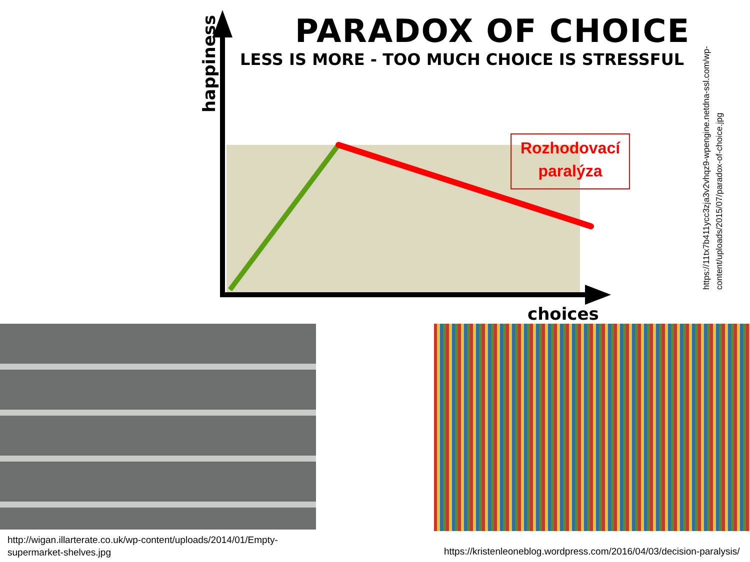PARADOX OF CHOICE
LESS IS MORE - TOO MUCH CHOICE IS STRESSFUL
happiness
choices
Rozhodovací
paralýza
https://11tx7b411ycc3zja3v2vhqz9-wpengine.netdna-ssl.com/wp-content/uploads/2015/07/paradox-of-choice.jpg
http://wigan.illarterate.co.uk/wp-content/uploads/2014/01/Empty-
supermarket-shelves.jpg
https://kristenleoneblog.wordpress.com/2016/04/03/decision-paralysis/